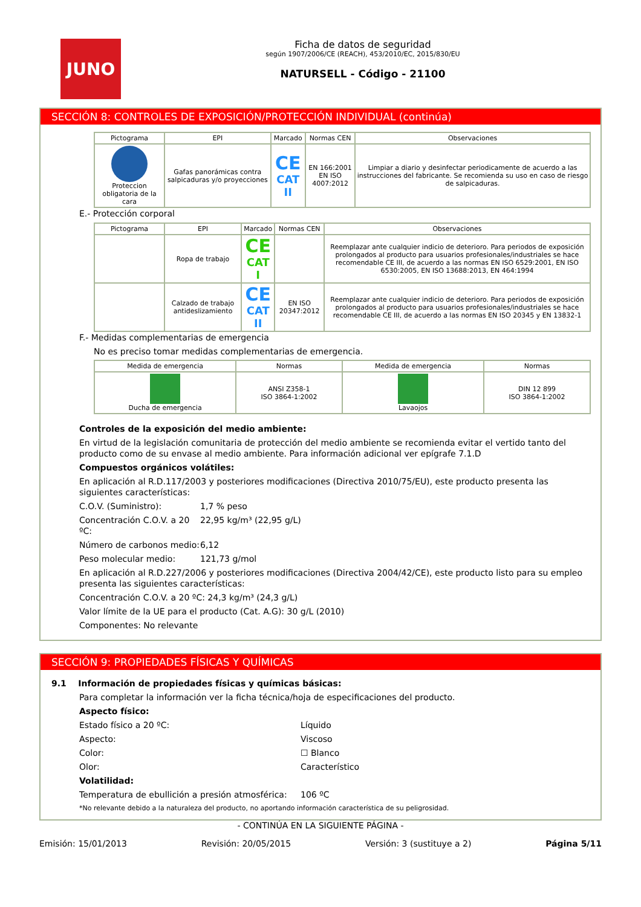JUNO
Ficha de datos de seguridad
según 1907/2006/CE (REACH), 453/2010/EC, 2015/830/EU
NATURSELL - Código - 21100
SECCIÓN 8: CONTROLES DE EXPOSICIÓN/PROTECCIÓN INDIVIDUAL (continúa)
| Pictograma | EPI | Marcado | Normas CEN | Observaciones |
| --- | --- | --- | --- | --- |
| Proteccion obligatoria de la cara | Gafas panorámicas contra salpicaduras y/o proyecciones | CE CAT II | EN 166:2001 EN ISO 4007:2012 | Limpiar a diario y desinfectar periodicamente de acuerdo a las instrucciones del fabricante. Se recomienda su uso en caso de riesgo de salpicaduras. |
E.- Protección corporal
| Pictograma | EPI | Marcado | Normas CEN | Observaciones |
| --- | --- | --- | --- | --- |
| | Ropa de trabajo | CE CAT I | | Reemplazar ante cualquier indicio de deterioro. Para periodos de exposición prolongados al producto para usuarios profesionales/industriales se hace recomendable CE III, de acuerdo a las normas EN ISO 6529:2001, EN ISO 6530:2005, EN ISO 13688:2013, EN 464:1994 |
| | Calzado de trabajo antideslizamiento | CE CAT II | EN ISO 20347:2012 | Reemplazar ante cualquier indicio de deterioro. Para periodos de exposición prolongados al producto para usuarios profesionales/industriales se hace recomendable CE III, de acuerdo a las normas EN ISO 20345 y EN 13832-1 |
F.- Medidas complementarias de emergencia
No es preciso tomar medidas complementarias de emergencia.
| Medida de emergencia | Normas | Medida de emergencia | Normas |
| --- | --- | --- | --- |
| Ducha de emergencia | ANSI Z358-1 ISO 3864-1:2002 | Lavaojos | DIN 12 899 ISO 3864-1:2002 |
Controles de la exposición del medio ambiente:
En virtud de la legislación comunitaria de protección del medio ambiente se recomienda evitar el vertido tanto del producto como de su envase al medio ambiente. Para información adicional ver epígrafe 7.1.D
Compuestos orgánicos volátiles:
En aplicación al R.D.117/2003 y posteriores modificaciones (Directiva 2010/75/EU), este producto presenta las siguientes características:
C.O.V. (Suministro): 1,7 % peso
Concentración C.O.V. a 20 ºC: 22,95 kg/m³ (22,95 g/L)
Número de carbonos medio: 6,12
Peso molecular medio: 121,73 g/mol
En aplicación al R.D.227/2006 y posteriores modificaciones (Directiva 2004/42/CE), este producto listo para su empleo presenta las siguientes características:
Concentración C.O.V. a 20 ºC: 24,3 kg/m³ (24,3 g/L)
Valor límite de la UE para el producto (Cat. A.G): 30 g/L (2010)
Componentes: No relevante
SECCIÓN 9: PROPIEDADES FÍSICAS Y QUÍMICAS
9.1 Información de propiedades físicas y químicas básicas:
Para completar la información ver la ficha técnica/hoja de especificaciones del producto.
Aspecto físico:
Estado físico a 20 ºC: Líquido
Aspecto: Viscoso
Color: ☐ Blanco
Olor: Característico
Volatilidad:
Temperatura de ebullición a presión atmosférica: 106 ºC
*No relevante debido a la naturaleza del producto, no aportando información característica de su peligrosidad.
- CONTINÚA EN LA SIGUIENTE PÁGINA -
Emisión: 15/01/2013 Revisión: 20/05/2015 Versión: 3 (sustituye a 2) Página 5/11